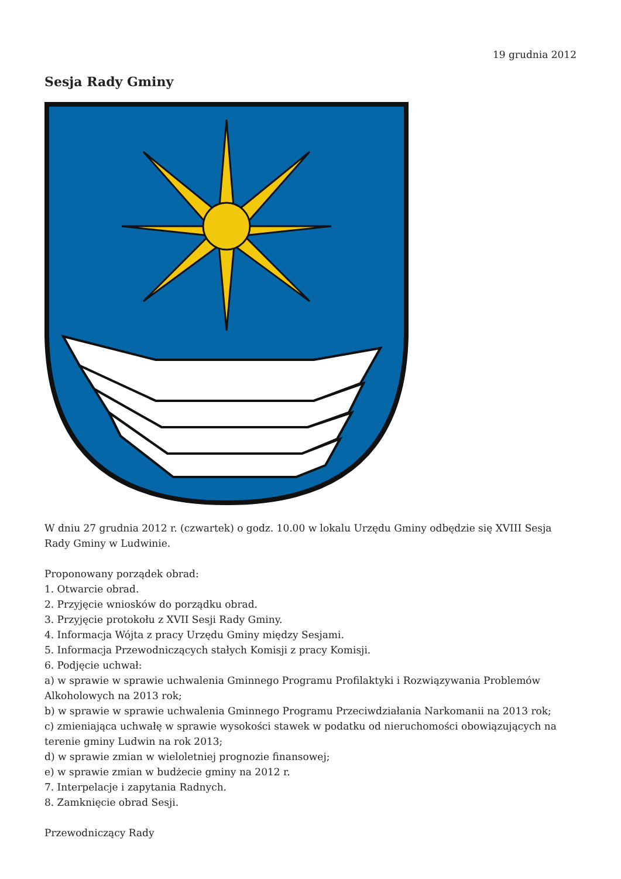19 grudnia 2012
Sesja Rady Gminy
W dniu 27 grudnia 2012 r. (czwartek) o godz. 10.00 w lokalu Urzędu Gminy odbędzie się XVIII Sesja Rady Gminy w Ludwinie.
Proponowany porządek obrad:
1. Otwarcie obrad.
2. Przyjęcie wniosków do porządku obrad.
3. Przyjęcie protokołu z XVII Sesji Rady Gminy.
4. Informacja Wójta z pracy Urzędu Gminy między Sesjami.
5. Informacja Przewodniczących stałych Komisji z pracy Komisji.
6. Podjęcie uchwał:
a) w sprawie w sprawie uchwalenia Gminnego Programu Profilaktyki i Rozwiązywania Problemów Alkoholowych na 2013 rok;
b) w sprawie w sprawie uchwalenia Gminnego Programu Przeciwdziałania Narkomanii na 2013 rok;
c) zmieniająca uchwałę w sprawie wysokości stawek w podatku od nieruchomości obowiązujących na terenie gminy Ludwin na rok 2013;
d) w sprawie zmian w wieloletniej prognozie finansowej;
e) w sprawie zmian w budżecie gminy na 2012 r.
7. Interpelacje i zapytania Radnych.
8. Zamknięcie obrad Sesji.
Przewodniczący Rady